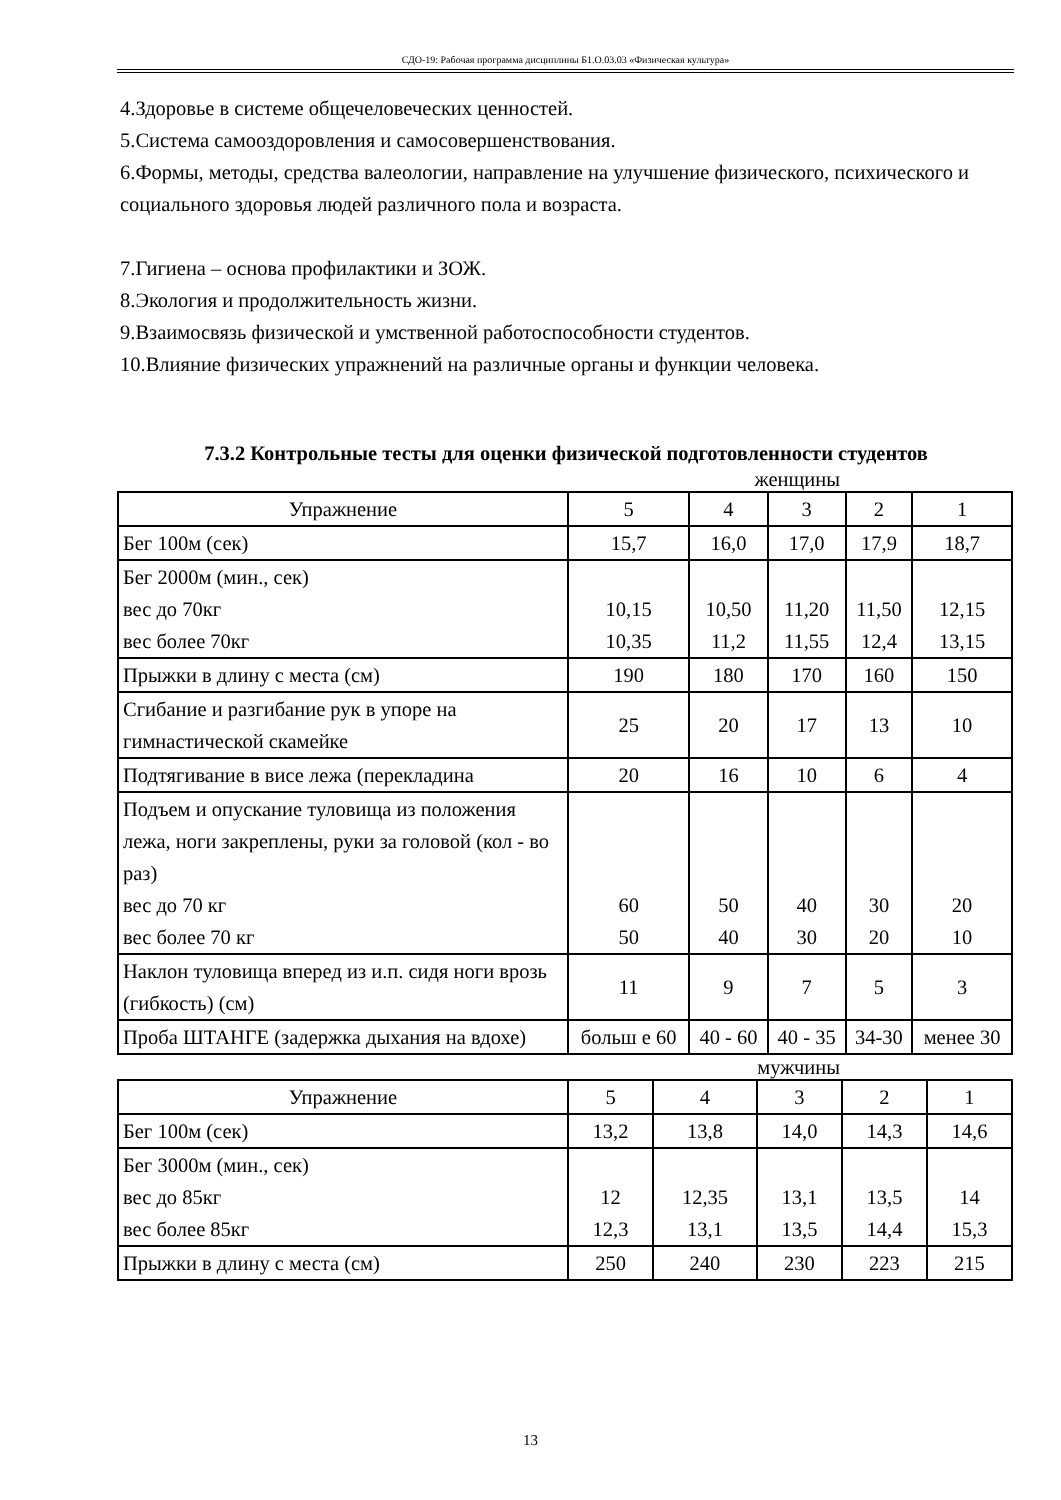СДО-19: Рабочая программа дисциплины Б1.О.03.03 «Физическая культура»
4.Здоровье в системе общечеловеческих ценностей.
5.Система самооздоровления и самосовершенствования.
6.Формы, методы, средства валеологии, направление на улучшение физического, психического и социального здоровья людей различного пола и возраста.
7.Гигиена – основа профилактики и ЗОЖ.
8.Экология и продолжительность жизни.
9.Взаимосвязь физической и умственной работоспособности студентов.
10.Влияние физических упражнений на различные органы и функции человека.
7.3.2 Контрольные тесты для оценки физической подготовленности студентов
женщины
| Упражнение | 5 | 4 | 3 | 2 | 1 |
| Бег 100м (сек) | 15,7 | 16,0 | 17,0 | 17,9 | 18,7 |
| Бег 2000м (мин., сек) вес до 70кг вес более 70кг | 10,15 10,35 | 10,50 11,2 | 11,20 11,55 | 11,50 12,4 | 12,15 13,15 |
| Прыжки в длину с места (см) | 190 | 180 | 170 | 160 | 150 |
| Сгибание и разгибание рук в упоре на гимнастической скамейке | 25 | 20 | 17 | 13 | 10 |
| Подтягивание в висе лежа (перекладина | 20 | 16 | 10 | 6 | 4 |
| Подъем и опускание туловища из положения лежа, ноги закреплены, руки за головой (кол - во раз) вес до 70 кг вес более 70 кг | 60 50 | 50 40 | 40 30 | 30 20 | 20 10 |
| Наклон туловища вперед из и.п. сидя ноги врозь (гибкость) (см) | 11 | 9 | 7 | 5 | 3 |
| Проба ШТАНГЕ (задержка дыхания на вдохе) | больш е 60 | 40 - 60 | 40 - 35 | 34-30 | менее 30 |
мужчины
| Упражнение | 5 | 4 | 3 | 2 | 1 |
| Бег 100м (сек) | 13,2 | 13,8 | 14,0 | 14,3 | 14,6 |
| Бег 3000м (мин., сек) вес до 85кг вес более 85кг | 12 12,3 | 12,35 13,1 | 13,1 13,5 | 13,5 14,4 | 14 15,3 |
| Прыжки в длину с места (см) | 250 | 240 | 230 | 223 | 215 |
13